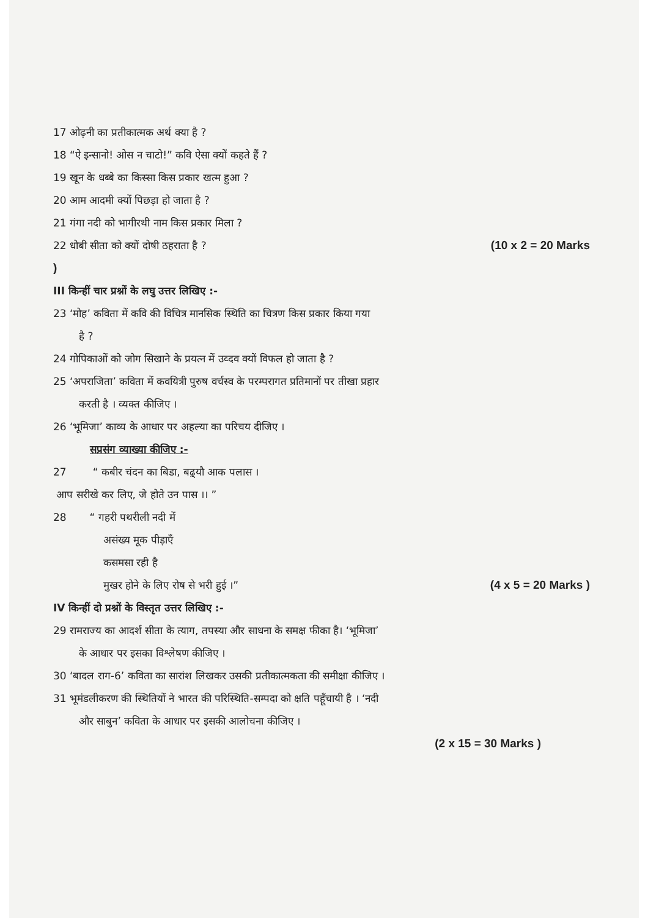17 ओढ़नी का प्रतीकात्मक अर्थ क्या है ?
18 “ऐ इन्सानो! ओस न चाटो!” कवि ऐसा क्यों कहते हैं ?
19 खून के धब्बे का किस्सा किस प्रकार खत्म हुआ ?
20 आम आदमी क्यों पिछड़ा हो जाता है ?
21 गंगा नदी को भागीरथी नाम किस प्रकार मिला ?
22 धोबी सीता को क्यों दोषी ठहराता है ?
(10 x 2 = 20 Marks
)
III किन्हीं चार प्रश्नों के लघु उत्तर लिखिए :-
23 ‘मोह’ कविता में कवि की विचित्र मानसिक स्थिति का चित्रण किस प्रकार किया गया
है ?
24 गोपिकाओं को जोग सिखाने के प्रयत्न में उव्दव क्यों विफल हो जाता है ?
25 ‘अपराजिता’ कविता में कवयित्री पुरुष वर्चस्व के परम्परागत प्रतिमानों पर तीखा प्रहार
करती है । व्यक्त कीजिए ।
26 ‘भूमिजा’ काव्य के आधार पर अहल्या का परिचय दीजिए ।
सप्रसंग व्याख्या कीजिए :-
27 “ कबीर चंदन का बिडा, बढ़्यौ आक पलास ।
आप सरीखे कर लिए, जे होते उन पास ।। ”
28 “ गहरी पथरीली नदी में
असंख्य मूक पीड़ाएँ
कसमसा रही है
मुखर होने के लिए रोष से भरी हुई ।”
(4 x 5 = 20 Marks )
IV किन्हीं दो प्रश्नों के विस्तृत उत्तर लिखिए :-
29 रामराज्य का आदर्श सीता के त्याग, तपस्या और साधना के समक्ष फीका है। ‘भूमिजा’
के आधार पर इसका विश्लेषण कीजिए ।
30 ‘बादल राग-6’ कविता का सारांश लिखकर उसकी प्रतीकात्मकता की समीक्षा कीजिए ।
31 भूमंडलीकरण की स्थितियों ने भारत की परिस्थिति-सम्पदा को क्षति पहूँचायी है । ‘नदी
और साबुन’ कविता के आधार पर इसकी आलोचना कीजिए ।
(2 x 15 = 30 Marks )